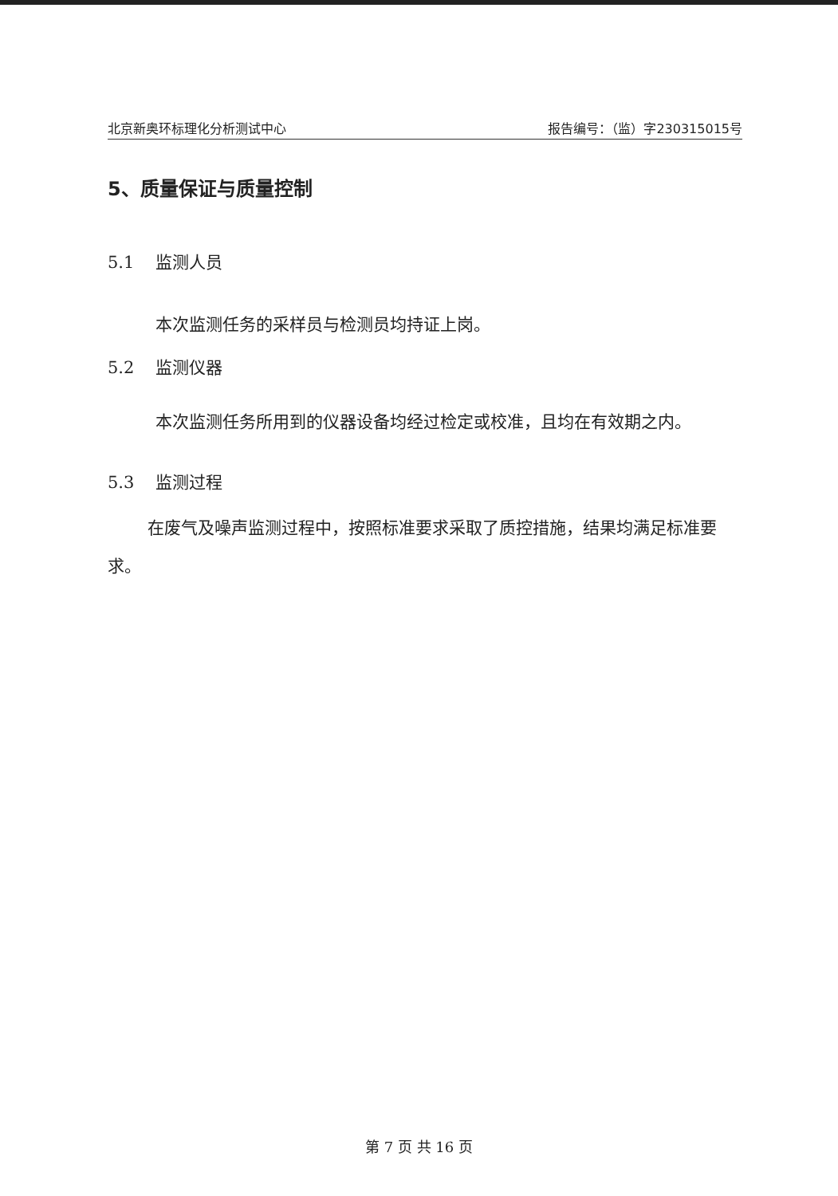北京新奥环标理化分析测试中心 报告编号：（监）字230315015号
5、质量保证与质量控制
5.1 监测人员
本次监测任务的采样员与检测员均持证上岗。
5.2 监测仪器
本次监测任务所用到的仪器设备均经过检定或校准，且均在有效期之内。
5.3 监测过程
在废气及噪声监测过程中，按照标准要求采取了质控措施，结果均满足标准要求。
第 7 页 共 16 页